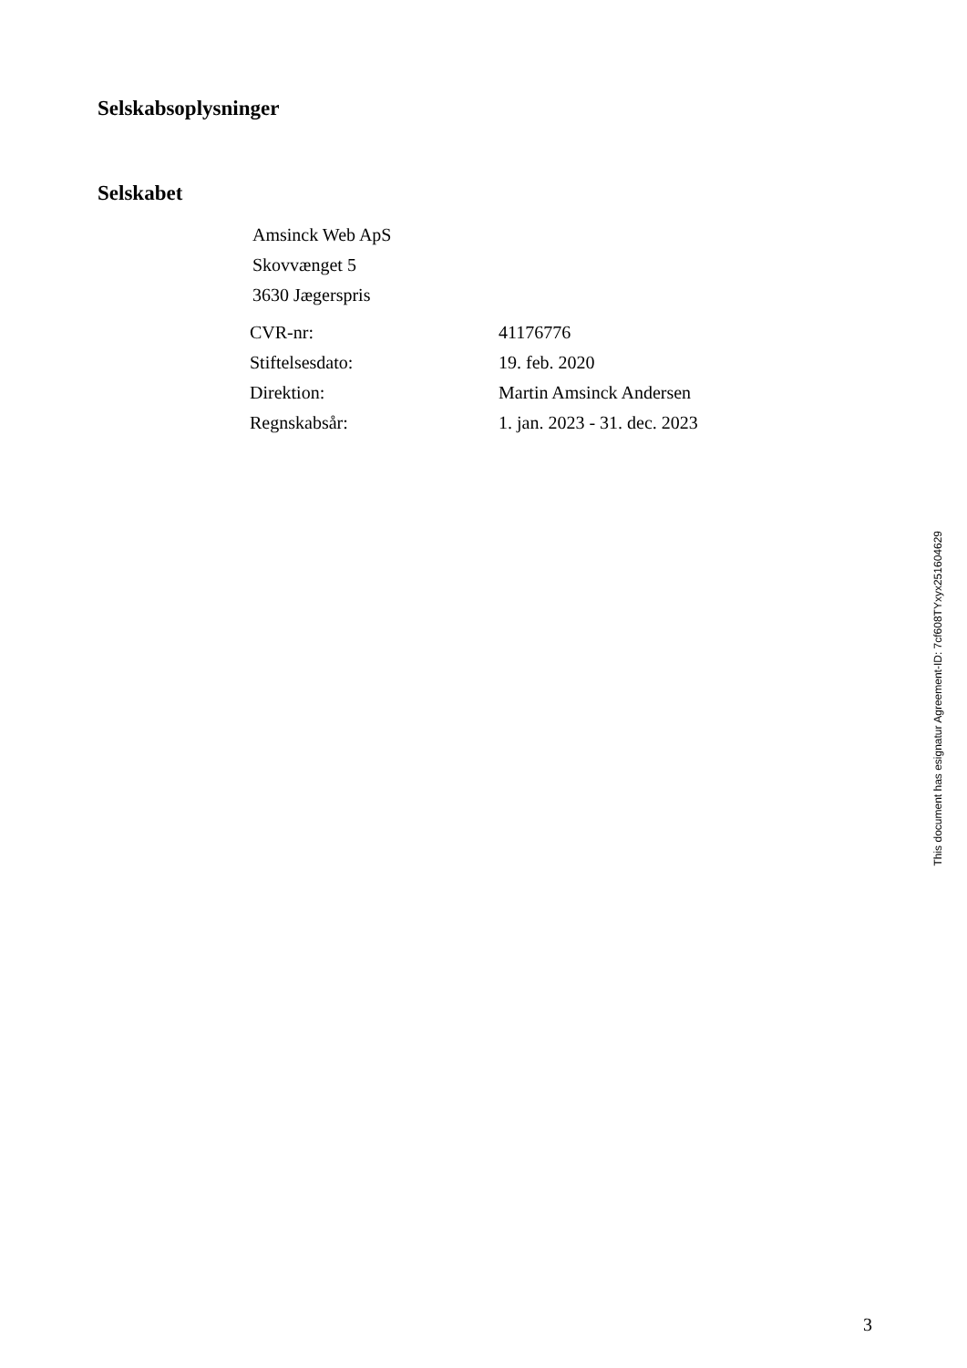Selskabsoplysninger
Selskabet
Amsinck Web ApS
Skovvænget 5
3630 Jægerspris
| CVR-nr: | 41176776 |
| Stiftelsesdato: | 19. feb. 2020 |
| Direktion: | Martin Amsinck Andersen |
| Regnskabsår: | 1. jan. 2023 - 31. dec. 2023 |
This document has esignatur Agreement-ID: 7cf608TYxyx251604629
3